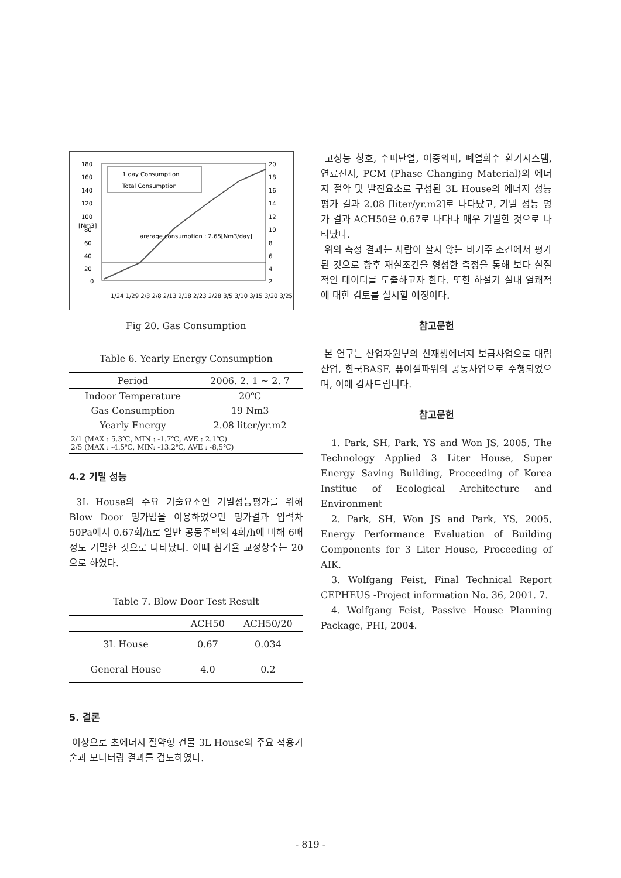180
160
140
120
100
80
60
40
20
0
20
18
16
14
12
10
8
6
4
2
1 day Consumption
Total Consumption
arerage consumption : 2.65[Nm3/day]
1/24 1/29 2/3 2/8 2/13 2/18 2/23 2/28 3/5 3/10 3/15 3/20 3/25
[Nm3]
Fig 20. Gas Consumption
Table 6. Yearly Energy Consumption
| Period | 2006. 2. 1 ~ 2. 7 |
| Indoor Temperature | 20℃ |
| Gas Consumption | 19 Nm3 |
| Yearly Energy | 2.08 liter/yr.m2 |
| 2/1 (MAX : 5.3℃, MIN : -1.7℃, AVE : 2.1℃) 2/5 (MAX : -4.5℃, MIN: -13.2℃, AVE : -8,5℃) | |
4.2 기밀 성능
3L House의 주요 기술요소인 기밀성능평가를 위해 Blow Door 평가법을 이용하였으면 평가결과 압력차 50Pa에서 0.67회/h로 일반 공동주택의 4회/h에 비해 6배 정도 기밀한 것으로 나타났다. 이때 침기율 교정상수는 20으로 하였다.
Table 7. Blow Door Test Result
| | ACH50 | ACH50/20 |
| --- | --- | --- |
| 3L House | 0.67 | 0.034 |
| General House | 4.0 | 0.2 |
5. 결론
이상으로 초에너지 절약형 건물 3L House의 주요 적용기술과 모니터링 결과를 검토하였다.
고성능 창호, 수퍼단열, 이중외피, 폐열회수 환기시스템, 연료전지, PCM (Phase Changing Material)의 에너지 절약 및 발전요소로 구성된 3L House의 에너지 성능 평가 결과 2.08 [liter/yr.m2]로 나타났고, 기밀 성능 평가 결과 ACH50은 0.67로 나타나 매우 기밀한 것으로 나타났다.
위의 측정 결과는 사람이 살지 않는 비거주 조건에서 평가된 것으로 향후 재실조건을 형성한 측정을 통해 보다 실질적인 데이터를 도출하고자 한다. 또한 하절기 실내 열쾌적에 대한 검토를 실시할 예정이다.
참고문헌
본 연구는 산업자원부의 신재생에너지 보급사업으로 대림산업, 한국BASF, 퓨어셀파워의 공동사업으로 수행되었으며, 이에 감사드립니다.
참고문헌
1. Park, SH, Park, YS and Won JS, 2005, The Technology Applied 3 Liter House, Super Energy Saving Building, Proceeding of Korea Institue of Ecological Architecture and Environment
2. Park, SH, Won JS and Park, YS, 2005, Energy Performance Evaluation of Building Components for 3 Liter House, Proceeding of AIK.
3. Wolfgang Feist, Final Technical Report CEPHEUS -Project information No. 36, 2001. 7.
4. Wolfgang Feist, Passive House Planning Package, PHI, 2004.
- 819 -